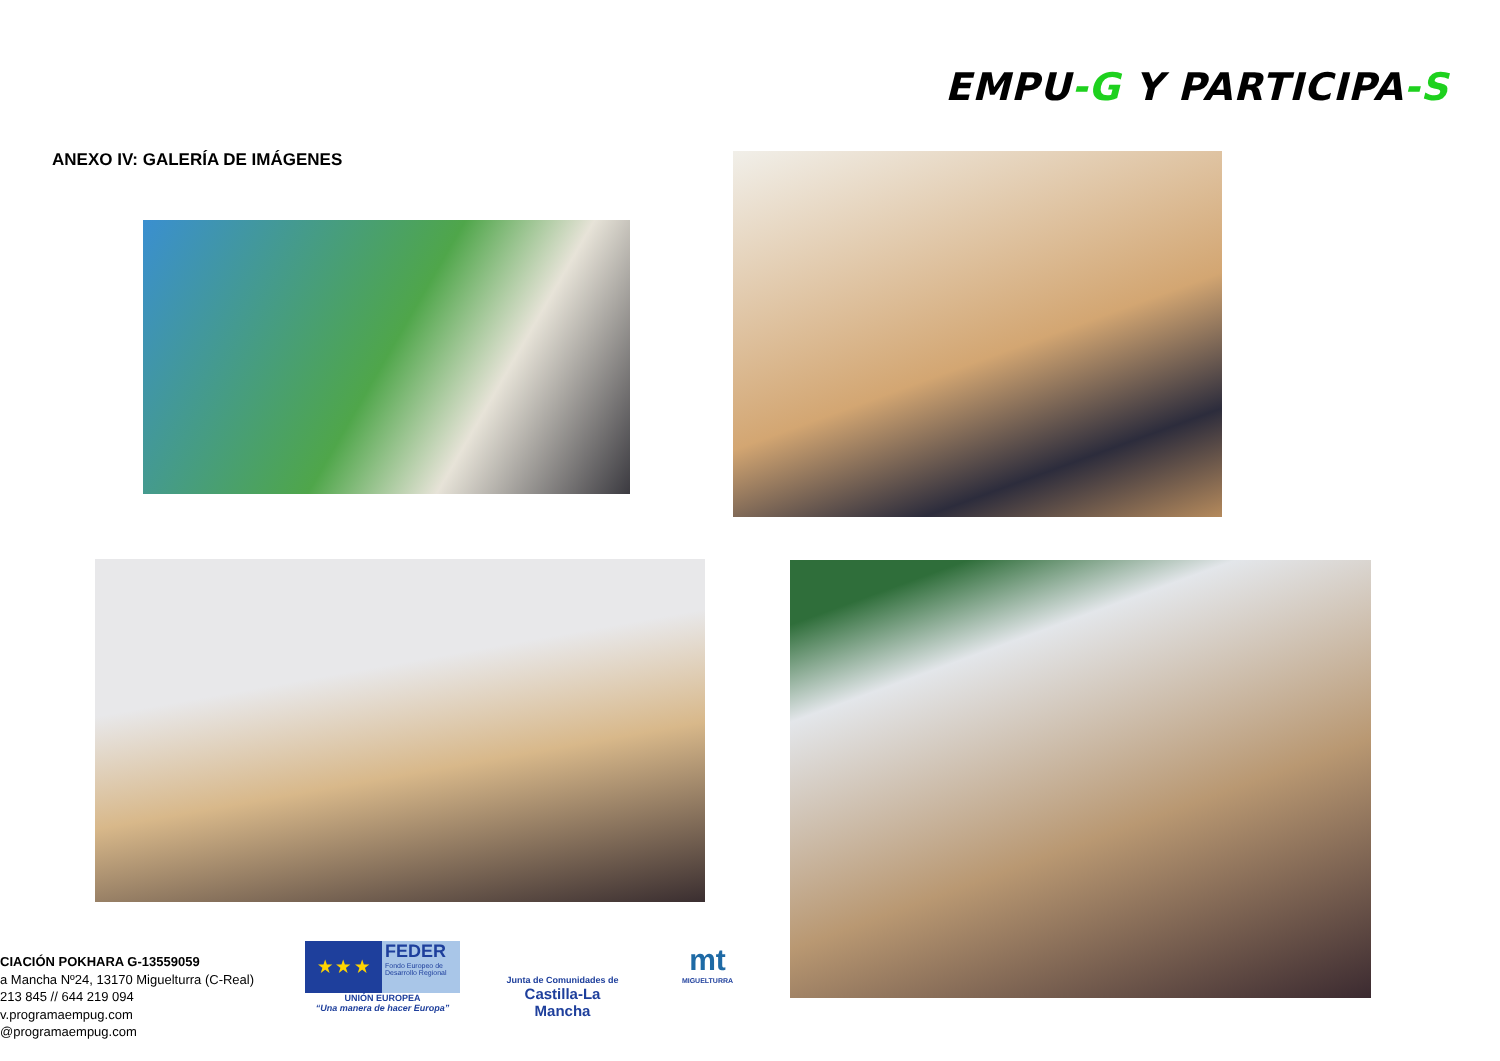EMPU-G Y PARTICIPA-S
ANEXO IV: GALERÍA DE IMÁGENES
CIACIÓN POKHARA G-13559059
a Mancha Nº24, 13170 Miguelturra (C-Real)
213 845 // 644 219 094
v.programaempug.com
@programaempug.com
★ ★ ★
FEDER
Fondo Europeo de Desarrollo Regional
UNIÓN EUROPEA
“Una manera de hacer Europa”
Junta de Comunidades de
Castilla-La Mancha
mt
MIGUELTURRA